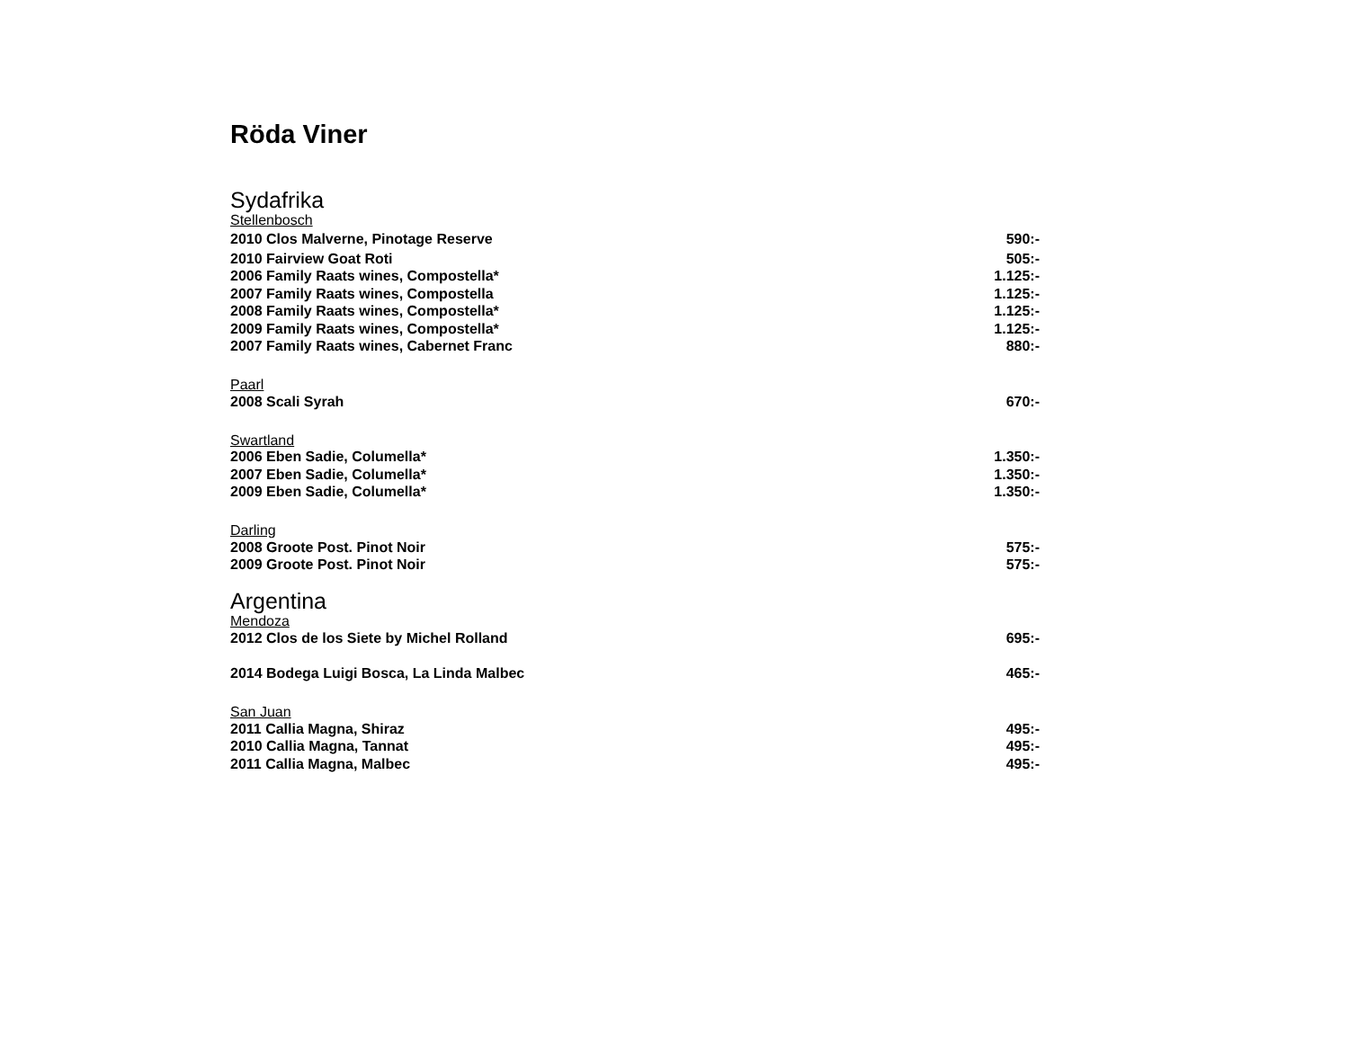Röda Viner
Sydafrika
Stellenbosch
| 2010 Clos Malverne, Pinotage Reserve | 590:- |
| 2010 Fairview Goat Roti | 505:- |
| 2006 Family Raats wines, Compostella* | 1.125:- |
| 2007 Family Raats wines, Compostella | 1.125:- |
| 2008 Family Raats wines, Compostella* | 1.125:- |
| 2009 Family Raats wines, Compostella* | 1.125:- |
| 2007 Family Raats wines, Cabernet Franc | 880:- |
Paarl
| 2008 Scali Syrah | 670:- |
Swartland
| 2006 Eben Sadie, Columella* | 1.350:- |
| 2007 Eben Sadie, Columella* | 1.350:- |
| 2009 Eben Sadie, Columella* | 1.350:- |
Darling
| 2008 Groote Post. Pinot Noir | 575:- |
| 2009 Groote Post. Pinot Noir | 575:- |
Argentina
Mendoza
| 2012 Clos de los Siete by Michel Rolland | 695:- |
| 2014 Bodega Luigi Bosca, La Linda Malbec | 465:- |
San Juan
| 2011 Callia Magna, Shiraz | 495:- |
| 2010 Callia Magna, Tannat | 495:- |
| 2011 Callia Magna, Malbec | 495:- |